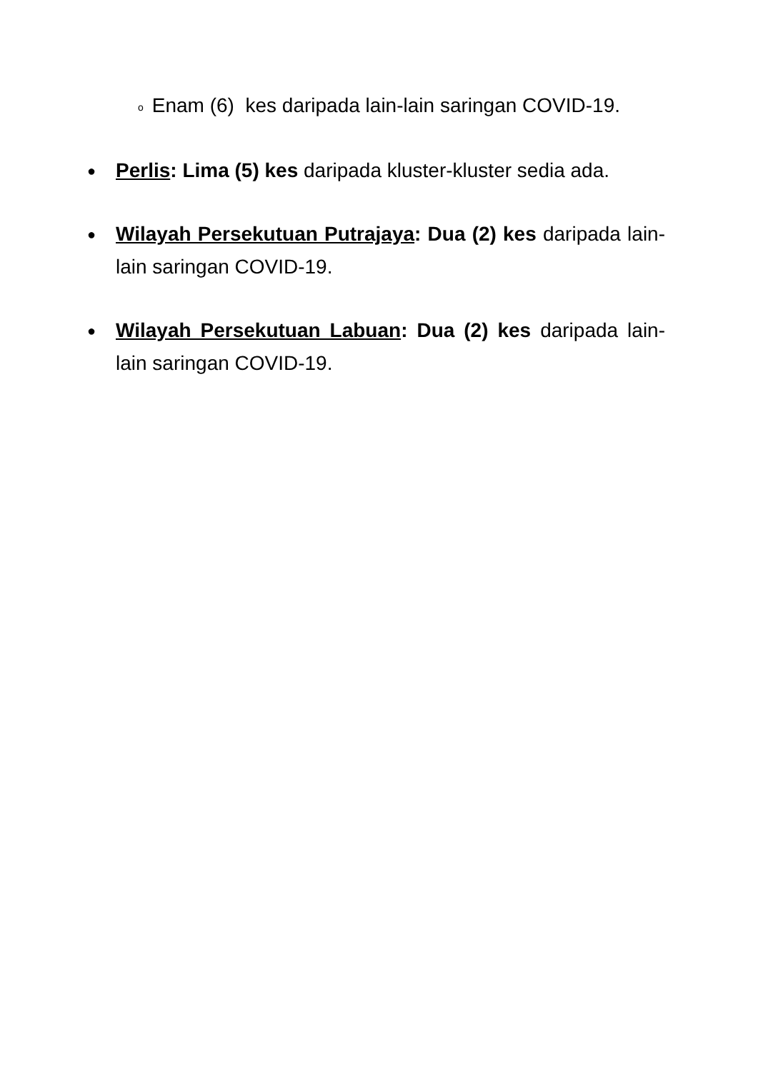o Enam (6) kes daripada lain-lain saringan COVID-19.
●
Perlis: Lima (5) kes daripada kluster-kluster sedia ada.
●
Wilayah Persekutuan Putrajaya: Dua (2) kes daripada lain-lain saringan COVID-19.
●
Wilayah Persekutuan Labuan: Dua (2) kes daripada lain-lain saringan COVID-19.